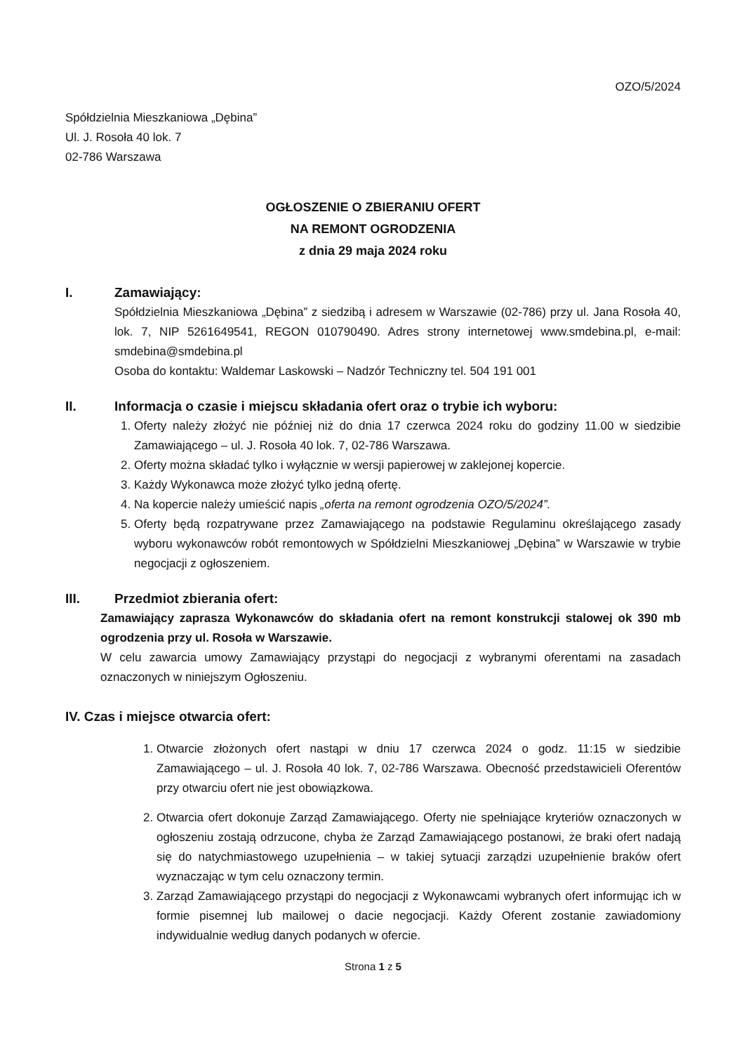OZO/5/2024
Spółdzielnia Mieszkaniowa „Dębina”
Ul. J. Rosoła 40 lok. 7
02-786 Warszawa
OGŁOSZENIE O ZBIERANIU OFERT
NA REMONT OGRODZENIA
z dnia 29 maja 2024 roku
I. Zamawiający:
Spółdzielnia Mieszkaniowa „Dębina” z siedzibą i adresem w Warszawie (02-786) przy ul. Jana Rosoła 40, lok. 7, NIP 5261649541, REGON 010790490. Adres strony internetowej www.smdebina.pl, e-mail: smdebina@smdebina.pl
Osoba do kontaktu: Waldemar Laskowski – Nadzór Techniczny tel. 504 191 001
II. Informacja o czasie i miejscu składania ofert oraz o trybie ich wyboru:
1. Oferty należy złożyć nie później niż do dnia 17 czerwca 2024 roku do godziny 11.00 w siedzibie Zamawiającego – ul. J. Rosoła 40 lok. 7, 02-786 Warszawa.
2. Oferty można składać tylko i wyłącznie w wersji papierowej w zaklejonej kopercie.
3. Każdy Wykonawca może złożyć tylko jedną ofertę.
4. Na kopercie należy umieścić napis „oferta na remont ogrodzenia OZO/5/2024”.
5. Oferty będą rozpatrywane przez Zamawiającego na podstawie Regulaminu określającego zasady wyboru wykonawców robót remontowych w Spółdzielni Mieszkaniowej „Dębina” w Warszawie w trybie negocjacji z ogłoszeniem.
III. Przedmiot zbierania ofert:
Zamawiający zaprasza Wykonawców do składania ofert na remont konstrukcji stalowej ok 390 mb ogrodzenia przy ul. Rosoła w Warszawie.
W celu zawarcia umowy Zamawiający przystąpi do negocjacji z wybranymi oferentami na zasadach oznaczonych w niniejszym Ogłoszeniu.
IV. Czas i miejsce otwarcia ofert:
1. Otwarcie złożonych ofert nastąpi w dniu 17 czerwca 2024 o godz. 11:15 w siedzibie Zamawiającego – ul. J. Rosoła 40 lok. 7, 02-786 Warszawa. Obecność przedstawicieli Oferentów przy otwarciu ofert nie jest obowiązkowa.
2. Otwarcia ofert dokonuje Zarząd Zamawiającego. Oferty nie spełniające kryteriów oznaczonych w ogłoszeniu zostają odrzucone, chyba że Zarząd Zamawiającego postanowi, że braki ofert nadają się do natychmiastowego uzupełnienia – w takiej sytuacji zarządzi uzupełnienie braków ofert wyznaczając w tym celu oznaczony termin.
3. Zarząd Zamawiającego przystąpi do negocjacji z Wykonawcami wybranych ofert informując ich w formie pisemnej lub mailowej o dacie negocjacji. Każdy Oferent zostanie zawiadomiony indywidualnie według danych podanych w ofercie.
Strona 1 z 5